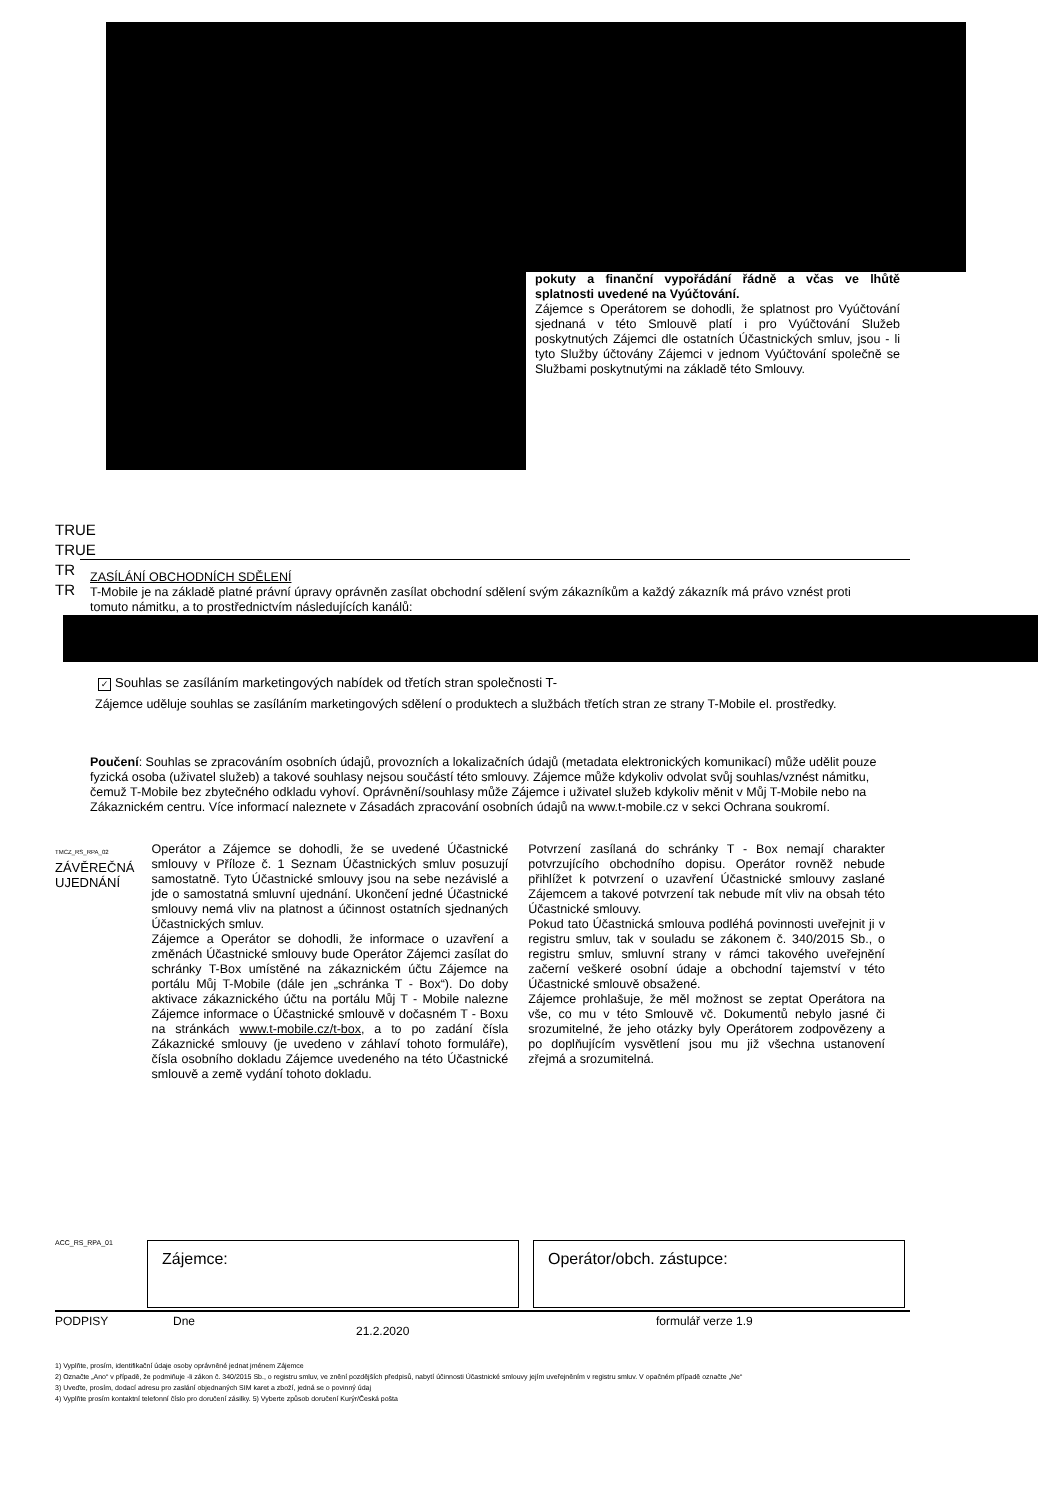pokuty a finanční vypořádání řádně a včas ve lhůtě splatnosti uvedené na Vyúčtování.
Zájemce s Operátorem se dohodli, že splatnost pro Vyúčtování sjednaná v této Smlouvě platí i pro Vyúčtování Služeb poskytnutých Zájemci dle ostatních Účastnických smluv, jsou - li tyto Služby účtovány Zájemci v jednom Vyúčtování společně se Službami poskytnutými na základě této Smlouvy.
TRUE
TRUE
TR
TR
ZASÍLÁNÍ OBCHODNÍCH SDĚLENÍ
T-Mobile je na základě platné právní úpravy oprávněn zasílat obchodní sdělení svým zákazníkům a každý zákazník má právo vznést proti tomuto námitku, a to prostřednictvím následujících kanálů:
✓ Souhlas se zasíláním marketingových nabídek od třetích stran společnosti T-
Zájemce uděluje souhlas se zasíláním marketingových sdělení o produktech a službách třetích stran ze strany T-Mobile el. prostředky.
Poučení: Souhlas se zpracováním osobních údajů, provozních a lokalizačních údajů (metadata elektronických komunikací) může udělit pouze fyzická osoba (uživatel služeb) a takové souhlasy nejsou součástí této smlouvy. Zájemce může kdykoliv odvolat svůj souhlas/vznést námitku, čemuž T-Mobile bez zbytečného odkladu vyhoví. Oprávnění/souhlasy může Zájemce i uživatel služeb kdykoliv měnit v Můj T-Mobile nebo na Zákaznickém centru. Více informací naleznete v Zásadách zpracování osobních údajů na www.t-mobile.cz v sekci Ochrana soukromí.
TMCZ_RS_RPA_02
ZÁVĚREČNÁ UJEDNÁNÍ
Operátor a Zájemce se dohodli, že se uvedené Účastnické smlouvy v Příloze č. 1 Seznam Účastnických smluv posuzují samostatně. Tyto Účastnické smlouvy jsou na sebe nezávislé a jde o samostatná smluvní ujednání. Ukončení jedné Účastnické smlouvy nemá vliv na platnost a účinnost ostatních sjednaných Účastnických smluv.
Zájemce a Operátor se dohodli, že informace o uzavření a změnách Účastnické smlouvy bude Operátor Zájemci zasílat do schránky T-Box umístěné na zákaznickém účtu Zájemce na portálu Můj T-Mobile (dále jen „schránka T - Box“). Do doby aktivace zákaznického účtu na portálu Můj T - Mobile nalezne Zájemce informace o Účastnické smlouvě v dočasném T - Boxu na stránkách www.t-mobile.cz/t-box, a to po zadání čísla Zákaznické smlouvy (je uvedeno v záhlaví tohoto formuláře), čísla osobního dokladu Zájemce uvedeného na této Účastnické smlouvě a země vydání tohoto dokladu.
Potvrzení zasílaná do schránky T - Box nemají charakter potvrzujícího obchodního dopisu. Operátor rovněž nebude přihlížet k potvrzení o uzavření Účastnické smlouvy zaslané Zájemcem a takové potvrzení tak nebude mít vliv na obsah této Účastnické smlouvy.
Pokud tato Účastnická smlouva podléhá povinnosti uveřejnit ji v registru smluv, tak v souladu se zákonem č. 340/2015 Sb., o registru smluv, smluvní strany v rámci takového uveřejnění začerní veškeré osobní údaje a obchodní tajemství v této Účastnické smlouvě obsažené.
Zájemce prohlašuje, že měl možnost se zeptat Operátora na vše, co mu v této Smlouvě vč. Dokumentů nebylo jasné či srozumitelné, že jeho otázky byly Operátorem zodpovězeny a po doplňujícím vysvětlení jsou mu již všechna ustanovení zřejmá a srozumitelná.
ACC_RS_RPA_01
Zájemce: Operátor/obch. zástupce:
PODPISY Dne 21.2.2020 formulář verze 1.9
1) Vyplňte, prosím, identifikační údaje osoby oprávněné jednat jménem Zájemce
2) Označte „Ano“ v případě, že podmiňuje -li zákon č. 340/2015 Sb., o registru smluv, ve znění pozdějších předpisů, nabytí účinnosti Účastnické smlouvy jejím uveřejněním v registru smluv. V opačném případě označte „Ne“
3) Uveďte, prosím, dodací adresu pro zaslání objednaných SIM karet a zboží, jedná se o povinný údaj
4) Vyplňte prosím kontaktní telefonní číslo pro doručení zásilky. 5) Vyberte způsob doručení Kurýr/Česká pošta